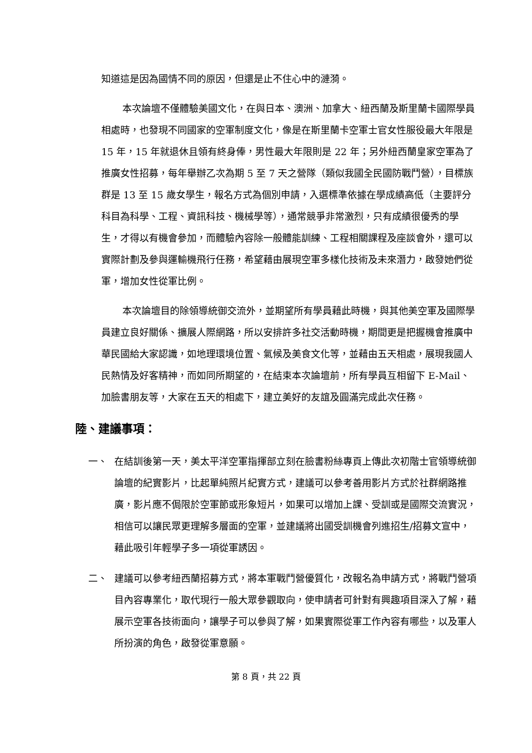知道這是因為國情不同的原因，但還是止不住心中的漣漪。
本次論壇不僅體驗美國文化，在與日本、澳洲、加拿大、紐西蘭及斯里蘭卡國際學員相處時，也發現不同國家的空軍制度文化，像是在斯里蘭卡空軍士官女性服役最大年限是 15 年，15 年就退休且領有終身俸，男性最大年限則是 22 年；另外紐西蘭皇家空軍為了推廣女性招募，每年舉辦乙次為期 5 至 7 天之營隊（類似我國全民國防戰鬥營），目標族群是 13 至 15 歲女學生，報名方式為個別申請，入選標準依據在學成績高低（主要評分科目為科學、工程、資訊科技、機械學等），通常競爭非常激烈，只有成績很優秀的學生，才得以有機會參加，而體驗內容除一般體能訓練、工程相關課程及座談會外，還可以實際計劃及參與運輸機飛行任務，希望藉由展現空軍多樣化技術及未來潛力，啟發她們從軍，增加女性從軍比例。
本次論壇目的除領導統御交流外，並期望所有學員藉此時機，與其他美空軍及國際學員建立良好關係、擴展人際網路，所以安排許多社交活動時機，期間更是把握機會推廣中華民國給大家認識，如地理環境位置、氣候及美食文化等，並藉由五天相處，展現我國人民熱情及好客精神，而如同所期望的，在結束本次論壇前，所有學員互相留下 E-Mail、加臉書朋友等，大家在五天的相處下，建立美好的友誼及圓滿完成此次任務。
陸、建議事項：
一、 在結訓後第一天，美太平洋空軍指揮部立刻在臉書粉絲專頁上傳此次初階士官領導統御論壇的紀實影片，比起單純照片紀實方式，建議可以參考善用影片方式於社群網路推廣，影片應不侷限於空軍節或形象短片，如果可以增加上課、受訓或是國際交流實況，相信可以讓民眾更理解多層面的空軍，並建議將出國受訓機會列進招生/招募文宣中，藉此吸引年輕學子多一項從軍誘因。
二、 建議可以參考紐西蘭招募方式，將本軍戰鬥營優質化，改報名為申請方式，將戰鬥營項目內容專業化，取代現行一般大眾參觀取向，使申請者可針對有興趣項目深入了解，藉展示空軍各技術面向，讓學子可以參與了解，如果實際從軍工作內容有哪些，以及軍人所扮演的角色，啟發從軍意願。
第 8 頁，共 22 頁